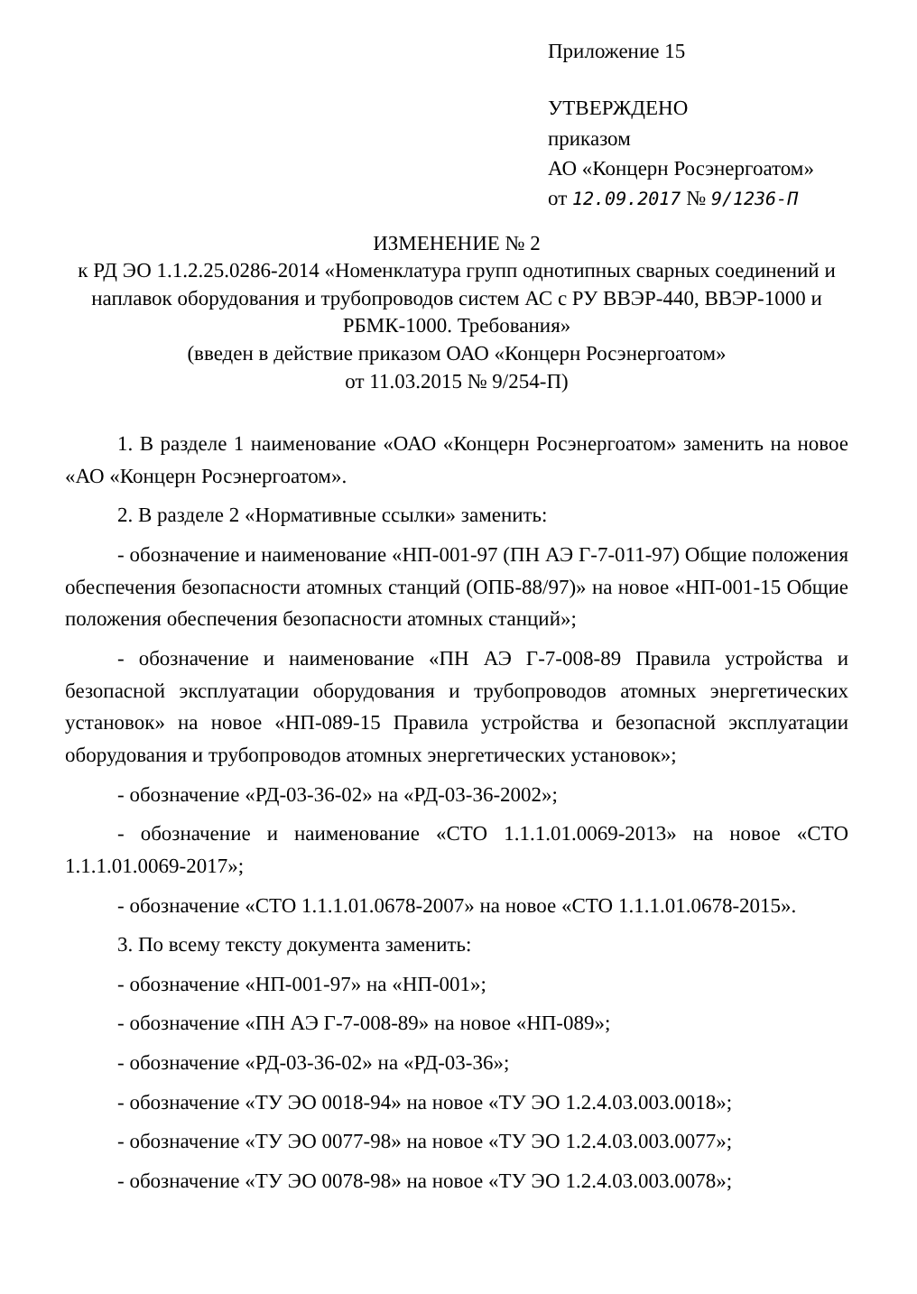Приложение 15
УТВЕРЖДЕНО
приказом
АО «Концерн Росэнергоатом»
от 12.09.2017 № 9/1236-П
ИЗМЕНЕНИЕ № 2
к РД ЭО 1.1.2.25.0286-2014 «Номенклатура групп однотипных сварных соединений и наплавок оборудования и трубопроводов систем АС с РУ ВВЭР-440, ВВЭР-1000 и РБМК-1000. Требования»
(введен в действие приказом ОАО «Концерн Росэнергоатом»
от 11.03.2015 № 9/254-П)
1. В разделе 1 наименование «ОАО «Концерн Росэнергоатом» заменить на новое «АО «Концерн Росэнергоатом».
2. В разделе 2 «Нормативные ссылки» заменить:
- обозначение и наименование «НП-001-97 (ПН АЭ Г-7-011-97) Общие положения обеспечения безопасности атомных станций (ОПБ-88/97)» на новое «НП-001-15 Общие положения обеспечения безопасности атомных станций»;
- обозначение и наименование «ПН АЭ Г-7-008-89 Правила устройства и безопасной эксплуатации оборудования и трубопроводов атомных энергетических установок» на новое «НП-089-15 Правила устройства и безопасной эксплуатации оборудования и трубопроводов атомных энергетических установок»;
- обозначение «РД-03-36-02» на «РД-03-36-2002»;
- обозначение и наименование «СТО 1.1.1.01.0069-2013» на новое «СТО 1.1.1.01.0069-2017»;
- обозначение «СТО 1.1.1.01.0678-2007» на новое «СТО 1.1.1.01.0678-2015».
3. По всему тексту документа заменить:
- обозначение «НП-001-97» на «НП-001»;
- обозначение «ПН АЭ Г-7-008-89» на новое «НП-089»;
- обозначение «РД-03-36-02» на «РД-03-36»;
- обозначение «ТУ ЭО 0018-94» на новое «ТУ ЭО 1.2.4.03.003.0018»;
- обозначение «ТУ ЭО 0077-98» на новое «ТУ ЭО 1.2.4.03.003.0077»;
- обозначение «ТУ ЭО 0078-98» на новое «ТУ ЭО 1.2.4.03.003.0078»;